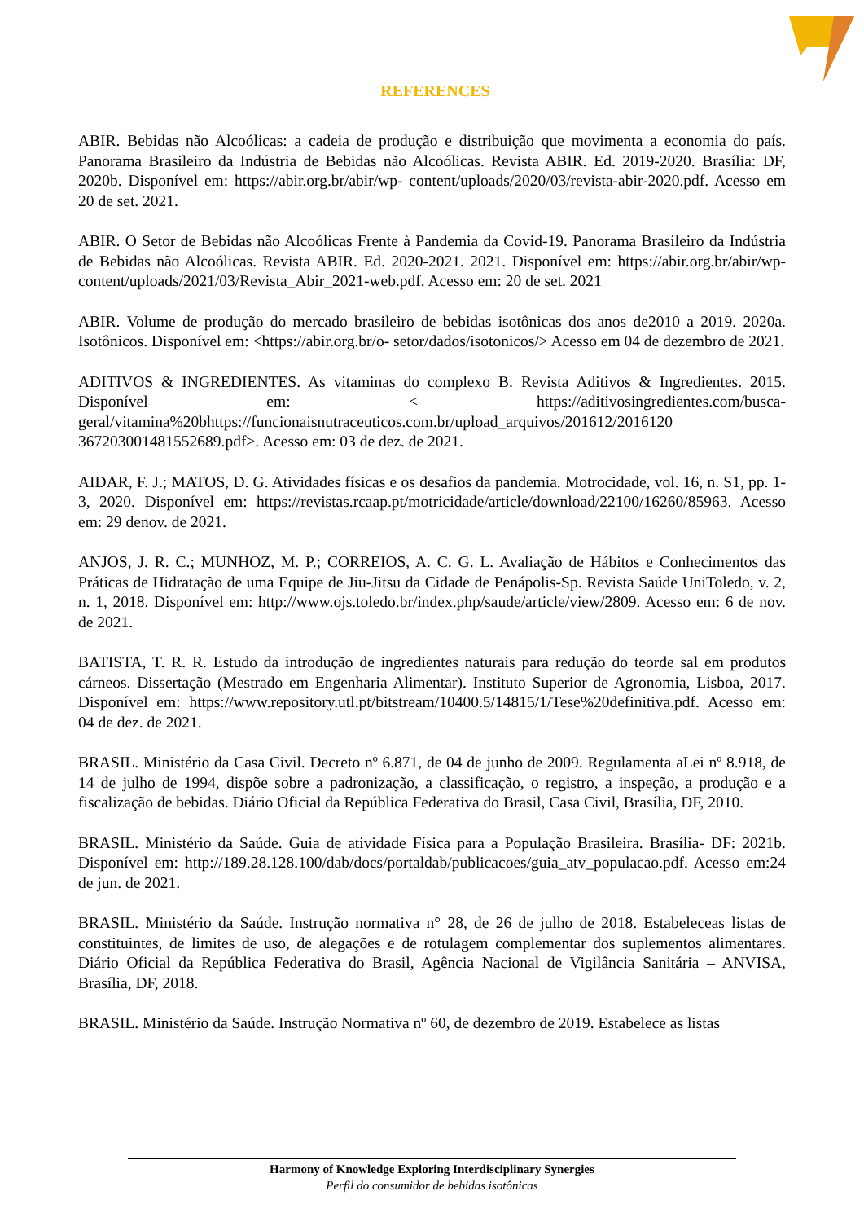REFERENCES
ABIR. Bebidas não Alcoólicas: a cadeia de produção e distribuição que movimenta a economia do país. Panorama Brasileiro da Indústria de Bebidas não Alcoólicas. Revista ABIR. Ed. 2019-2020. Brasília: DF, 2020b. Disponível em: https://abir.org.br/abir/wp- content/uploads/2020/03/revista-abir-2020.pdf. Acesso em 20 de set. 2021.
ABIR. O Setor de Bebidas não Alcoólicas Frente à Pandemia da Covid-19. Panorama Brasileiro da Indústria de Bebidas não Alcoólicas. Revista ABIR. Ed. 2020-2021. 2021. Disponível em: https://abir.org.br/abir/wp-content/uploads/2021/03/Revista_Abir_2021-web.pdf. Acesso em: 20 de set. 2021
ABIR. Volume de produção do mercado brasileiro de bebidas isotônicas dos anos de2010 a 2019. 2020a. Isotônicos. Disponível em: <https://abir.org.br/o- setor/dados/isotonicos/> Acesso em 04 de dezembro de 2021.
ADITIVOS & INGREDIENTES. As vitaminas do complexo B. Revista Aditivos & Ingredientes. 2015. Disponível em: < https://aditivosingredientes.com/busca-geral/vitamina%20bhttps://funcionaisnutraceuticos.com.br/upload_arquivos/201612/2016120 367203001481552689.pdf>. Acesso em: 03 de dez. de 2021.
AIDAR, F. J.; MATOS, D. G. Atividades físicas e os desafios da pandemia. Motrocidade, vol. 16, n. S1, pp. 1-3, 2020. Disponível em: https://revistas.rcaap.pt/motricidade/article/download/22100/16260/85963. Acesso em: 29 denov. de 2021.
ANJOS, J. R. C.; MUNHOZ, M. P.; CORREIOS, A. C. G. L. Avaliação de Hábitos e Conhecimentos das Práticas de Hidratação de uma Equipe de Jiu-Jitsu da Cidade de Penápolis-Sp. Revista Saúde UniToledo, v. 2, n. 1, 2018. Disponível em: http://www.ojs.toledo.br/index.php/saude/article/view/2809. Acesso em: 6 de nov. de 2021.
BATISTA, T. R. R. Estudo da introdução de ingredientes naturais para redução do teorde sal em produtos cárneos. Dissertação (Mestrado em Engenharia Alimentar). Instituto Superior de Agronomia, Lisboa, 2017. Disponível em: https://www.repository.utl.pt/bitstream/10400.5/14815/1/Tese%20definitiva.pdf. Acesso em: 04 de dez. de 2021.
BRASIL. Ministério da Casa Civil. Decreto nº 6.871, de 04 de junho de 2009. Regulamenta aLei nº 8.918, de 14 de julho de 1994, dispõe sobre a padronização, a classificação, o registro, a inspeção, a produção e a fiscalização de bebidas. Diário Oficial da República Federativa do Brasil, Casa Civil, Brasília, DF, 2010.
BRASIL. Ministério da Saúde. Guia de atividade Física para a População Brasileira. Brasília- DF: 2021b. Disponível em: http://189.28.128.100/dab/docs/portaldab/publicacoes/guia_atv_populacao.pdf. Acesso em:24 de jun. de 2021.
BRASIL. Ministério da Saúde. Instrução normativa n° 28, de 26 de julho de 2018. Estabeleceas listas de constituintes, de limites de uso, de alegações e de rotulagem complementar dos suplementos alimentares. Diário Oficial da República Federativa do Brasil, Agência Nacional de Vigilância Sanitária – ANVISA, Brasília, DF, 2018.
BRASIL. Ministério da Saúde. Instrução Normativa nº 60, de dezembro de 2019. Estabelece as listas
Harmony of Knowledge Exploring Interdisciplinary Synergies
Perfil do consumidor de bebidas isotônicas